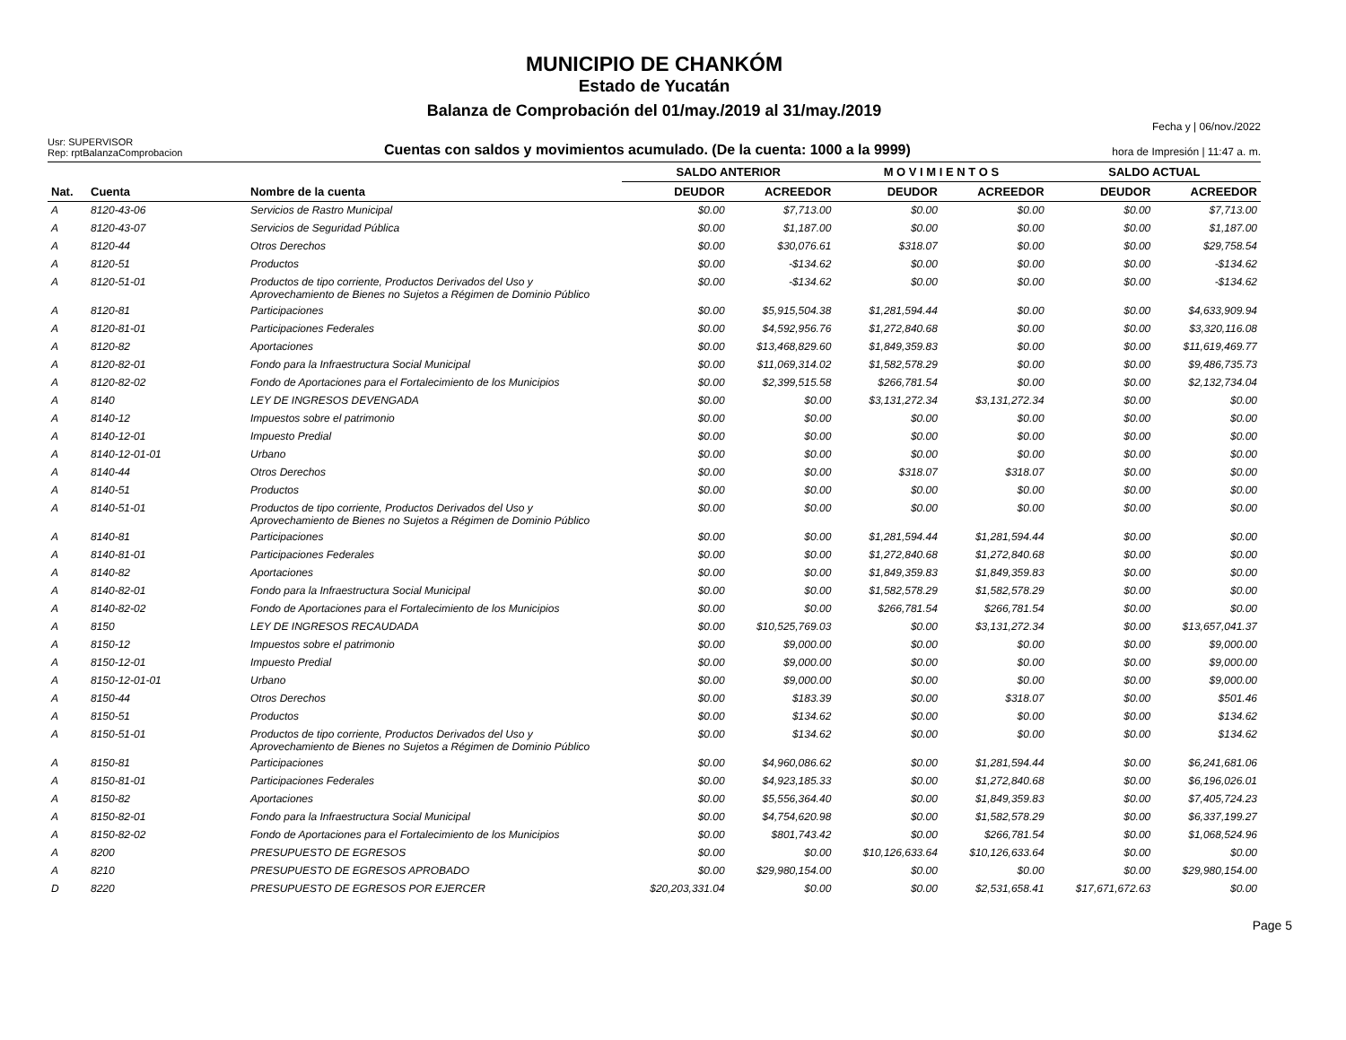MUNICIPIO DE CHANKÓM
Estado de Yucatán
Balanza de Comprobación del 01/may./2019 al 31/may./2019
Usr: SUPERVISOR
Rep: rptBalanzaComprobacion
Cuentas con saldos y movimientos acumulado. (De la cuenta: 1000 a la 9999)
Fecha y | 06/nov./2022
hora de Impresión | 11:47 a. m.
| | | | SALDO ANTERIOR | | M O V I M I E N T O S | | SALDO ACTUAL | |
| --- | --- | --- | --- | --- | --- | --- | --- | --- |
| Nat. | Cuenta | Nombre de la cuenta | DEUDOR | ACREEDOR | DEUDOR | ACREEDOR | DEUDOR | ACREEDOR |
| A | 8120-43-06 | Servicios de Rastro Municipal | $0.00 | $7,713.00 | $0.00 | $0.00 | $0.00 | $7,713.00 |
| A | 8120-43-07 | Servicios de Seguridad Pública | $0.00 | $1,187.00 | $0.00 | $0.00 | $0.00 | $1,187.00 |
| A | 8120-44 | Otros Derechos | $0.00 | $30,076.61 | $318.07 | $0.00 | $0.00 | $29,758.54 |
| A | 8120-51 | Productos | $0.00 | -$134.62 | $0.00 | $0.00 | $0.00 | -$134.62 |
| A | 8120-51-01 | Productos de tipo corriente, Productos Derivados del Uso y Aprovechamiento de Bienes no Sujetos a Régimen de Dominio Público | $0.00 | -$134.62 | $0.00 | $0.00 | $0.00 | -$134.62 |
| A | 8120-81 | Participaciones | $0.00 | $5,915,504.38 | $1,281,594.44 | $0.00 | $0.00 | $4,633,909.94 |
| A | 8120-81-01 | Participaciones Federales | $0.00 | $4,592,956.76 | $1,272,840.68 | $0.00 | $0.00 | $3,320,116.08 |
| A | 8120-82 | Aportaciones | $0.00 | $13,468,829.60 | $1,849,359.83 | $0.00 | $0.00 | $11,619,469.77 |
| A | 8120-82-01 | Fondo para la Infraestructura Social Municipal | $0.00 | $11,069,314.02 | $1,582,578.29 | $0.00 | $0.00 | $9,486,735.73 |
| A | 8120-82-02 | Fondo de Aportaciones para el Fortalecimiento de los Municipios | $0.00 | $2,399,515.58 | $266,781.54 | $0.00 | $0.00 | $2,132,734.04 |
| A | 8140 | LEY DE INGRESOS DEVENGADA | $0.00 | $0.00 | $3,131,272.34 | $3,131,272.34 | $0.00 | $0.00 |
| A | 8140-12 | Impuestos sobre el patrimonio | $0.00 | $0.00 | $0.00 | $0.00 | $0.00 | $0.00 |
| A | 8140-12-01 | Impuesto Predial | $0.00 | $0.00 | $0.00 | $0.00 | $0.00 | $0.00 |
| A | 8140-12-01-01 | Urbano | $0.00 | $0.00 | $0.00 | $0.00 | $0.00 | $0.00 |
| A | 8140-44 | Otros Derechos | $0.00 | $0.00 | $318.07 | $318.07 | $0.00 | $0.00 |
| A | 8140-51 | Productos | $0.00 | $0.00 | $0.00 | $0.00 | $0.00 | $0.00 |
| A | 8140-51-01 | Productos de tipo corriente, Productos Derivados del Uso y Aprovechamiento de Bienes no Sujetos a Régimen de Dominio Público | $0.00 | $0.00 | $0.00 | $0.00 | $0.00 | $0.00 |
| A | 8140-81 | Participaciones | $0.00 | $0.00 | $1,281,594.44 | $1,281,594.44 | $0.00 | $0.00 |
| A | 8140-81-01 | Participaciones Federales | $0.00 | $0.00 | $1,272,840.68 | $1,272,840.68 | $0.00 | $0.00 |
| A | 8140-82 | Aportaciones | $0.00 | $0.00 | $1,849,359.83 | $1,849,359.83 | $0.00 | $0.00 |
| A | 8140-82-01 | Fondo para la Infraestructura Social Municipal | $0.00 | $0.00 | $1,582,578.29 | $1,582,578.29 | $0.00 | $0.00 |
| A | 8140-82-02 | Fondo de Aportaciones para el Fortalecimiento de los Municipios | $0.00 | $0.00 | $266,781.54 | $266,781.54 | $0.00 | $0.00 |
| A | 8150 | LEY DE INGRESOS RECAUDADA | $0.00 | $10,525,769.03 | $0.00 | $3,131,272.34 | $0.00 | $13,657,041.37 |
| A | 8150-12 | Impuestos sobre el patrimonio | $0.00 | $9,000.00 | $0.00 | $0.00 | $0.00 | $9,000.00 |
| A | 8150-12-01 | Impuesto Predial | $0.00 | $9,000.00 | $0.00 | $0.00 | $0.00 | $9,000.00 |
| A | 8150-12-01-01 | Urbano | $0.00 | $9,000.00 | $0.00 | $0.00 | $0.00 | $9,000.00 |
| A | 8150-44 | Otros Derechos | $0.00 | $183.39 | $0.00 | $318.07 | $0.00 | $501.46 |
| A | 8150-51 | Productos | $0.00 | $134.62 | $0.00 | $0.00 | $0.00 | $134.62 |
| A | 8150-51-01 | Productos de tipo corriente, Productos Derivados del Uso y Aprovechamiento de Bienes no Sujetos a Régimen de Dominio Público | $0.00 | $134.62 | $0.00 | $0.00 | $0.00 | $134.62 |
| A | 8150-81 | Participaciones | $0.00 | $4,960,086.62 | $0.00 | $1,281,594.44 | $0.00 | $6,241,681.06 |
| A | 8150-81-01 | Participaciones Federales | $0.00 | $4,923,185.33 | $0.00 | $1,272,840.68 | $0.00 | $6,196,026.01 |
| A | 8150-82 | Aportaciones | $0.00 | $5,556,364.40 | $0.00 | $1,849,359.83 | $0.00 | $7,405,724.23 |
| A | 8150-82-01 | Fondo para la Infraestructura Social Municipal | $0.00 | $4,754,620.98 | $0.00 | $1,582,578.29 | $0.00 | $6,337,199.27 |
| A | 8150-82-02 | Fondo de Aportaciones para el Fortalecimiento de los Municipios | $0.00 | $801,743.42 | $0.00 | $266,781.54 | $0.00 | $1,068,524.96 |
| A | 8200 | PRESUPUESTO DE EGRESOS | $0.00 | $0.00 | $10,126,633.64 | $10,126,633.64 | $0.00 | $0.00 |
| A | 8210 | PRESUPUESTO DE EGRESOS APROBADO | $0.00 | $29,980,154.00 | $0.00 | $0.00 | $0.00 | $29,980,154.00 |
| D | 8220 | PRESUPUESTO DE EGRESOS POR EJERCER | $20,203,331.04 | $0.00 | $0.00 | $2,531,658.41 | $17,671,672.63 | $0.00 |
Page 5